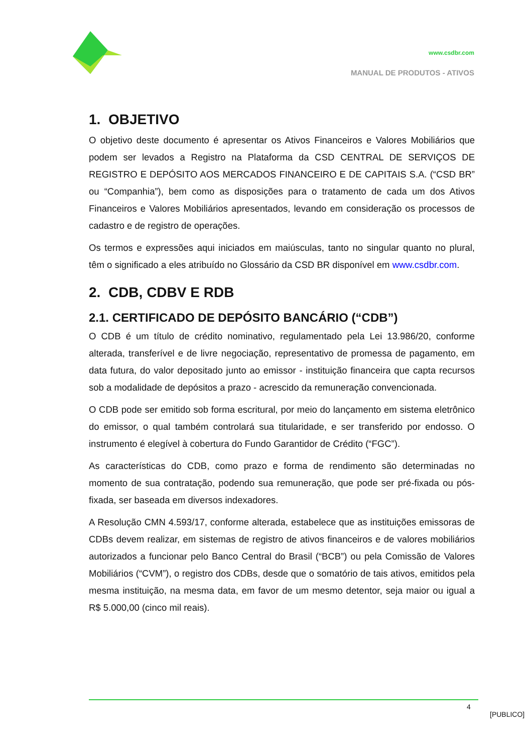www.csdbr.com
MANUAL DE PRODUTOS - ATIVOS
1. OBJETIVO
O objetivo deste documento é apresentar os Ativos Financeiros e Valores Mobiliários que podem ser levados a Registro na Plataforma da CSD CENTRAL DE SERVIÇOS DE REGISTRO E DEPÓSITO AOS MERCADOS FINANCEIRO E DE CAPITAIS S.A. (“CSD BR” ou “Companhia”), bem como as disposições para o tratamento de cada um dos Ativos Financeiros e Valores Mobiliários apresentados, levando em consideração os processos de cadastro e de registro de operações.
Os termos e expressões aqui iniciados em maiúsculas, tanto no singular quanto no plural, têm o significado a eles atribuído no Glossário da CSD BR disponível em www.csdbr.com.
2. CDB, CDBV E RDB
2.1. CERTIFICADO DE DEPÓSITO BANCÁRIO (“CDB”)
O CDB é um título de crédito nominativo, regulamentado pela Lei 13.986/20, conforme alterada, transferível e de livre negociação, representativo de promessa de pagamento, em data futura, do valor depositado junto ao emissor - instituição financeira que capta recursos sob a modalidade de depósitos a prazo - acrescido da remuneração convencionada.
O CDB pode ser emitido sob forma escritural, por meio do lançamento em sistema eletrônico do emissor, o qual também controlará sua titularidade, e ser transferido por endosso. O instrumento é elegível à cobertura do Fundo Garantidor de Crédito (“FGC”).
As características do CDB, como prazo e forma de rendimento são determinadas no momento de sua contratação, podendo sua remuneração, que pode ser pré-fixada ou pós-fixada, ser baseada em diversos indexadores.
A Resolução CMN 4.593/17, conforme alterada, estabelece que as instituições emissoras de CDBs devem realizar, em sistemas de registro de ativos financeiros e de valores mobiliários autorizados a funcionar pelo Banco Central do Brasil (“BCB”) ou pela Comissão de Valores Mobiliários (“CVM”), o registro dos CDBs, desde que o somatório de tais ativos, emitidos pela mesma instituição, na mesma data, em favor de um mesmo detentor, seja maior ou igual a R$ 5.000,00 (cinco mil reais).
4
[PUBLICO]